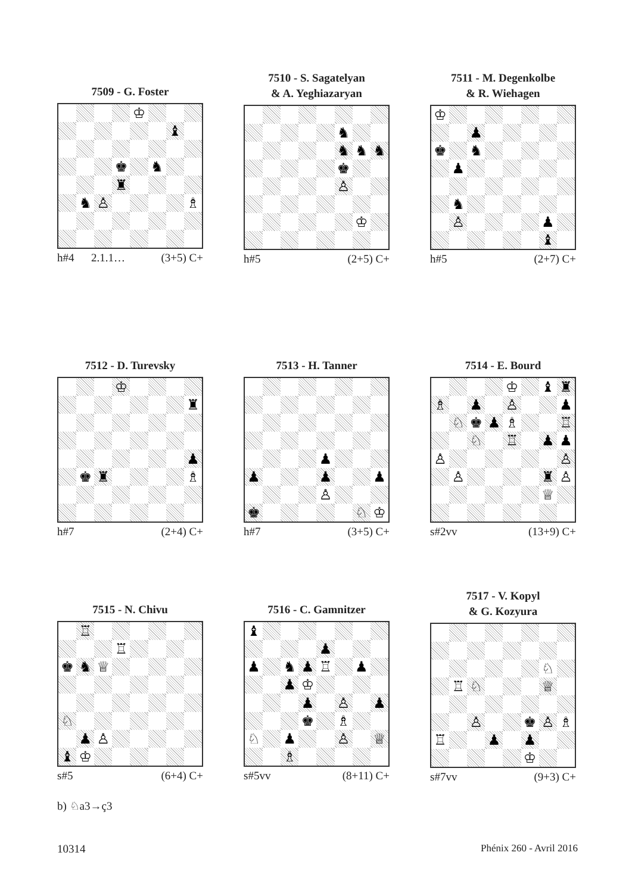7509 - G. Foster
| | | | | ♔ | | | |
| | | | | | | ♝ | |
| | | | ♚ | | ♞ | | |
| | | | ♜ | | | | |
| | ♞ | ♙ | | | | | ♗ |
h#4 2.1.1… (3+5) C+
7510 - S. Sagatelyan
& A. Yeghiazaryan
| | | | | | ♞ | | |
| | | | | | ♞ | ♞ | ♞ |
| | | | | | ♚ | | |
| | | | | | ♙ | | |
| | | | | | | ♔ | |
h#5 (2+5) C+
7511 - M. Degenkolbe
& R. Wiehagen
| ♔ | | | | | | | |
| | | ♟ | | | | | |
| ♚ | | ♞ | | | | | |
| | ♟ | | | | | | |
| | ♞ | | | | | | |
| | ♙ | | | | | ♟ | |
| | | | | | | ♝ | |
h#5 (2+7) C+
7512 - D. Turevsky
| | | | ♔ | | | | |
| | | | | | | | ♜ |
| | | | | | | | ♟ |
| | ♚ | ♜ | | | | | ♗ |
h#7 (2+4) C+
7513 - H. Tanner
| | | | | ♟ | | | |
| ♟ | | | | ♟ | | | ♟ |
| | | | | ♙ | | | |
| ♚ | | | | | | ♘ | ♔ |
h#7 (3+5) C+
7514 - E. Bourd
| | | | | ♔ | | ♝ | ♜ |
| ♗ | | ♟ | | ♙ | | | ♟ |
| | ♘ | ♚ | ♟ | ♗ | | | ♖ |
| | | ♘ | | ♖ | | ♟ | ♟ |
| ♙ | | | | | | | ♙ |
| | ♙ | | | | | ♜ | ♙ |
| | | | | | | ♕ | |
s#2vv (13+9) C+
7515 - N. Chivu
| | ♖ | | | | | | |
| | | | ♖ | | | | |
| ♚ | ♞ | ♕ | | | | | |
| ♘ | | | | | | | |
| | ♟ | ♙ | | | | | |
| ♝ | ♔ | | | | | | |
s#5 (6+4) C+
7516 - C. Gamnitzer
| ♝ | | | | | | | |
| | | | | ♟ | | | |
| ♟ | | ♞ | ♟ | ♖ | | ♟ | |
| | | ♟ | ♔ | | | | |
| | | | ♟ | | ♙ | | ♟ |
| | | | ♚ | | ♗ | | |
| ♘ | | ♟ | | | ♙ | | ♕ |
| | | ♗ | | | | | |
s#5vv (8+11) C+
7517 - V. Kopyl
& G. Kozyura
| | | | | | | ♘ | |
| | ♖ | ♘ | | | | ♕ | |
| | | ♙ | | | ♚ | ♙ | ♗ |
| ♖ | | | ♟ | | ♟ | | |
| | | | | | ♔ | | |
s#7vv (9+3) C+
b) ♘a3→ç3
10314 Phénix 260 - Avril 2016